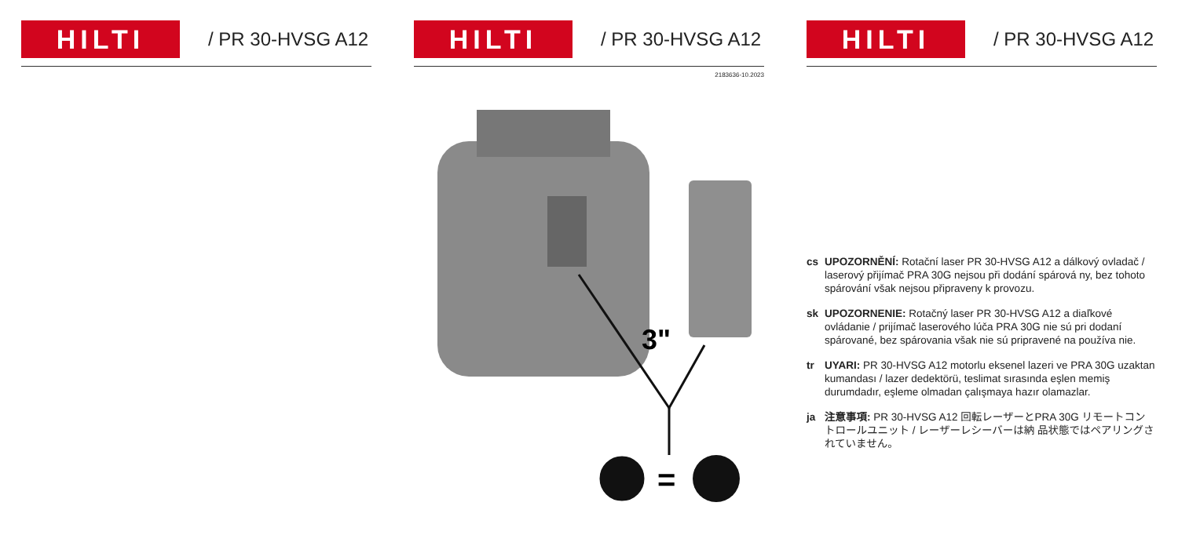HILTI
/ PR 30-HVSG A12
HILTI
/ PR 30-HVSG A12
2183636-10.2023
3"
=
HILTI
/ PR 30-HVSG A12
cs UPOZORNĚNÍ: Rotační laser PR 30-HVSG A12 a dálkový ovladač / laserový přijímač PRA 30G nejsou při dodání spárová ny, bez tohoto spárování však nejsou připraveny k provozu.
sk UPOZORNENIE: Rotačný laser PR 30-HVSG A12 a diaľkové ovládanie / prijímač laserového lúča PRA 30G nie sú pri dodaní spárované, bez spárovania však nie sú pripravené na používa nie.
tr UYARI: PR 30-HVSG A12 motorlu eksenel lazeri ve PRA 30G uzaktan kumandası / lazer dedektörü, teslimat sırasında eşlen memiş durumdadır, eşleme olmadan çalışmaya hazır olamazlar.
ja 注意事項: PR 30-HVSG A12 回転レーザーとPRA 30G リモートコン トロールユニット / レーザーレシーバーは納 品状態ではペアリングされていません。